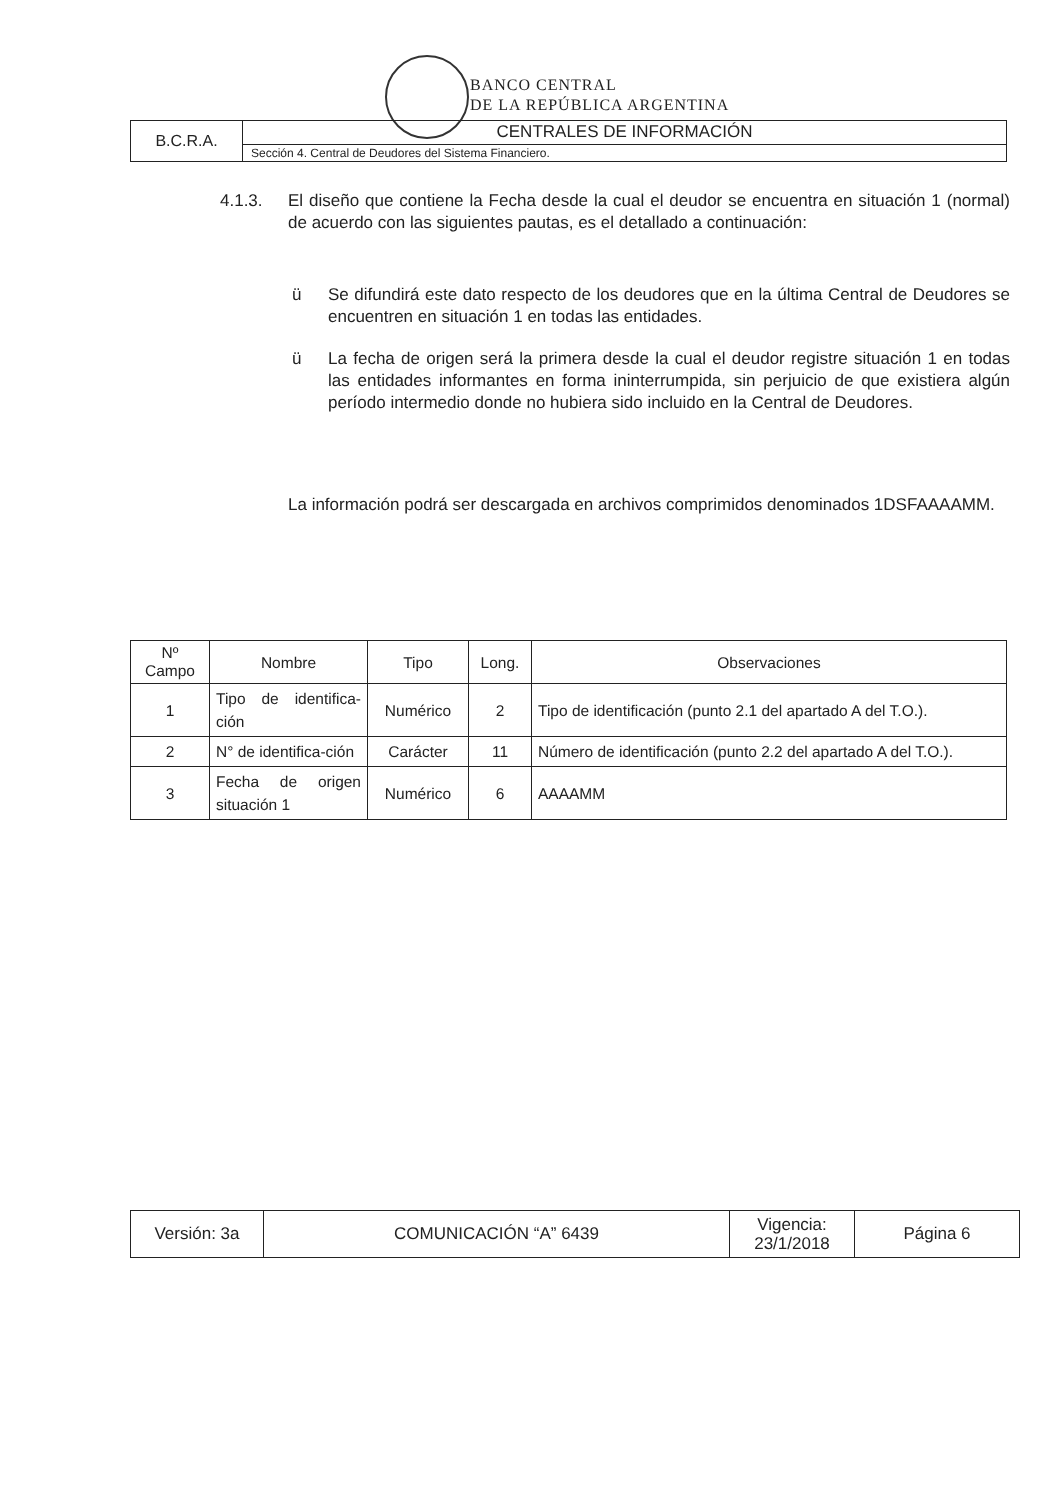BANCO CENTRAL
DE LA REPÚBLICA ARGENTINA
| B.C.R.A. | CENTRALES DE INFORMACIÓN |
| | Sección 4. Central de Deudores del Sistema Financiero. |
4.1.3. El diseño que contiene la Fecha desde la cual el deudor se encuentra en situación 1 (normal) de acuerdo con las siguientes pautas, es el detallado a continuación:
ü Se difundirá este dato respecto de los deudores que en la última Central de Deudores se encuentren en situación 1 en todas las entidades.
ü La fecha de origen será la primera desde la cual el deudor registre situación 1 en todas las entidades informantes en forma ininterrumpida, sin perjuicio de que existiera algún período intermedio donde no hubiera sido incluido en la Central de Deudores.
La información podrá ser descargada en archivos comprimidos denominados 1DSFAAAAMM.
| Nº Campo | Nombre | Tipo | Long. | Observaciones |
| --- | --- | --- | --- | --- |
| 1 | Tipo de identifica-ción | Numérico | 2 | Tipo de identificación (punto 2.1 del apartado A del T.O.). |
| 2 | N° de identifica-ción | Carácter | 11 | Número de identificación (punto 2.2 del apartado A del T.O.). |
| 3 | Fecha de origen situación 1 | Numérico | 6 | AAAAMM |
| Versión: 3a | COMUNICACIÓN “A” 6439 | Vigencia: 23/1/2018 | Página 6 |